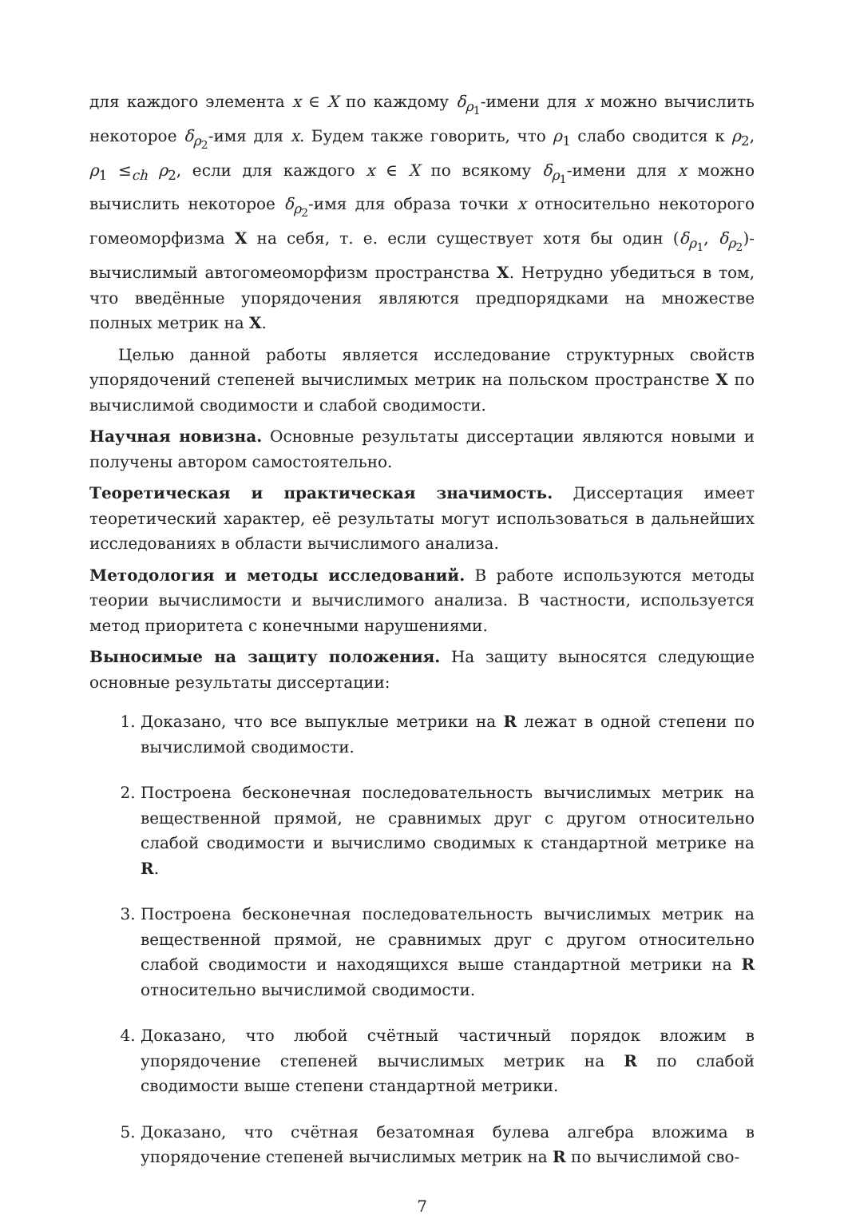для каждого элемента x ∈ X по каждому δ<sub>ρ<sub>1</sub></sub>-имени для x можно вычислить некоторое δ<sub>ρ<sub>2</sub></sub>-имя для x. Будем также говорить, что ρ<sub>1</sub> слабо сводится к ρ<sub>2</sub>, ρ<sub>1</sub> ≤<sub>ch</sub> ρ<sub>2</sub>, если для каждого x ∈ X по всякому δ<sub>ρ<sub>1</sub></sub>-имени для x можно вычислить некоторое δ<sub>ρ<sub>2</sub></sub>-имя для образа точки x относительно некоторого гомеоморфизма X на себя, т. е. если существует хотя бы один (δ<sub>ρ<sub>1</sub></sub>, δ<sub>ρ<sub>2</sub></sub>)-вычислимый автогомеоморфизм пространства X. Нетрудно убедиться в том, что введённые упорядочения являются предпорядками на множестве полных метрик на X.
Целью данной работы является исследование структурных свойств упорядочений степеней вычислимых метрик на польском пространстве X по вычислимой сводимости и слабой сводимости.
Научная новизна. Основные результаты диссертации являются новыми и получены автором самостоятельно.
Теоретическая и практическая значимость. Диссертация имеет теоретический характер, её результаты могут использоваться в дальнейших исследованиях в области вычислимого анализа.
Методология и методы исследований. В работе используются методы теории вычислимости и вычислимого анализа. В частности, используется метод приоритета с конечными нарушениями.
Выносимые на защиту положения. На защиту выносятся следующие основные результаты диссертации:
1. Доказано, что все выпуклые метрики на R лежат в одной степени по вычислимой сводимости.
2. Построена бесконечная последовательность вычислимых метрик на вещественной прямой, не сравнимых друг с другом относительно слабой сводимости и вычислимо сводимых к стандартной метрике на R.
3. Построена бесконечная последовательность вычислимых метрик на вещественной прямой, не сравнимых друг с другом относительно слабой сводимости и находящихся выше стандартной метрики на R относительно вычислимой сводимости.
4. Доказано, что любой счётный частичный порядок вложим в упорядочение степеней вычислимых метрик на R по слабой сводимости выше степени стандартной метрики.
5. Доказано, что счётная безатомная булева алгебра вложима в упорядочение степеней вычислимых метрик на R по вычислимой сво-
7